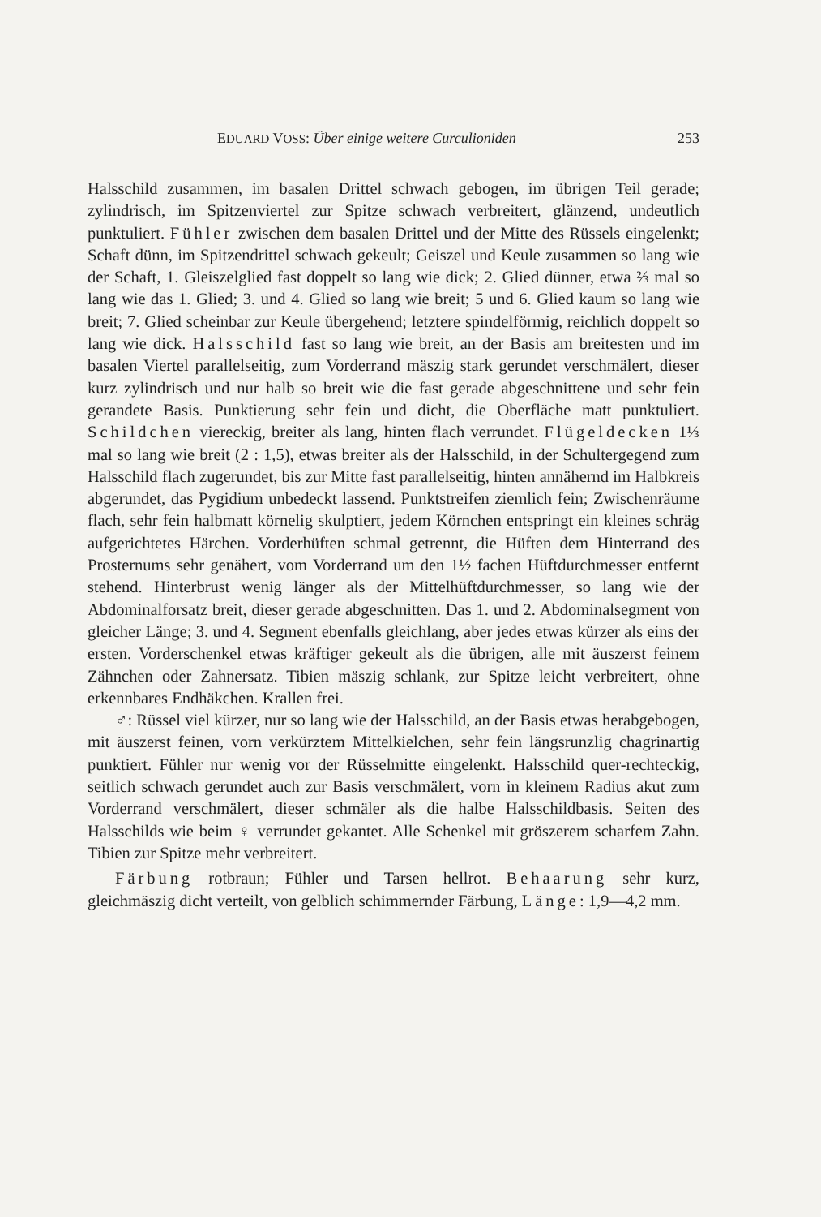EDUARD VOSS: Über einige weitere Curculioniden 253
Halsschild zusammen, im basalen Drittel schwach gebogen, im übrigen Teil gerade; zylindrisch, im Spitzenviertel zur Spitze schwach verbreitert, glänzend, undeutlich punktuliert. Fühler zwischen dem basalen Drittel und der Mitte des Rüssels eingelenkt; Schaft dünn, im Spitzendrittel schwach gekeult; Geiszel und Keule zusammen so lang wie der Schaft, 1. Gleiszelglied fast doppelt so lang wie dick; 2. Glied dünner, etwa ⅔ mal so lang wie das 1. Glied; 3. und 4. Glied so lang wie breit; 5 und 6. Glied kaum so lang wie breit; 7. Glied scheinbar zur Keule übergehend; letztere spindelförmig, reichlich doppelt so lang wie dick. Halsschild fast so lang wie breit, an der Basis am breitesten und im basalen Viertel parallelseitig, zum Vorderrand mäszig stark gerundet verschmälert, dieser kurz zylindrisch und nur halb so breit wie die fast gerade abgeschnittene und sehr fein gerandete Basis. Punktierung sehr fein und dicht, die Oberfläche matt punktuliert. Schildchen viereckig, breiter als lang, hinten flach verrundet. Flügeldecken 1⅓ mal so lang wie breit (2 : 1,5), etwas breiter als der Halsschild, in der Schultergegend zum Halsschild flach zugerundet, bis zur Mitte fast parallelseitig, hinten annähernd im Halbkreis abgerundet, das Pygidium unbedeckt lassend. Punktstreifen ziemlich fein; Zwischenräume flach, sehr fein halbmatt körnelig skulptiert, jedem Körnchen entspringt ein kleines schräg aufgerichtetes Härchen. Vorderhüften schmal getrennt, die Hüften dem Hinterrand des Prosternums sehr genähert, vom Vorderrand um den 1½ fachen Hüftdurchmesser entfernt stehend. Hinterbrust wenig länger als der Mittelhüftdurchmesser, so lang wie der Abdominalforsatz breit, dieser gerade abgeschnitten. Das 1. und 2. Abdominalsegment von gleicher Länge; 3. und 4. Segment ebenfalls gleichlang, aber jedes etwas kürzer als eins der ersten. Vorderschenkel etwas kräftiger gekeult als die übrigen, alle mit äuszerst feinem Zähnchen oder Zahnersatz. Tibien mäszig schlank, zur Spitze leicht verbreitert, ohne erkennbares Endhäkchen. Krallen frei.
♂: Rüssel viel kürzer, nur so lang wie der Halsschild, an der Basis etwas herabgebogen, mit äuszerst feinen, vorn verkürztem Mittelkielchen, sehr fein längsrunzlig chagrinartig punktiert. Fühler nur wenig vor der Rüsselmitte eingelenkt. Halsschild quer-rechteckig, seitlich schwach gerundet auch zur Basis verschmälert, vorn in kleinem Radius akut zum Vorderrand verschmälert, dieser schmäler als die halbe Halsschildbasis. Seiten des Halsschilds wie beim ♀ verrundet gekantet. Alle Schenkel mit gröszerem scharfem Zahn. Tibien zur Spitze mehr verbreitert.
Färbung rotbraun; Fühler und Tarsen hellrot. Behaarung sehr kurz, gleichmäszig dicht verteilt, von gelblich schimmernder Färbung, Länge: 1,9—4,2 mm.